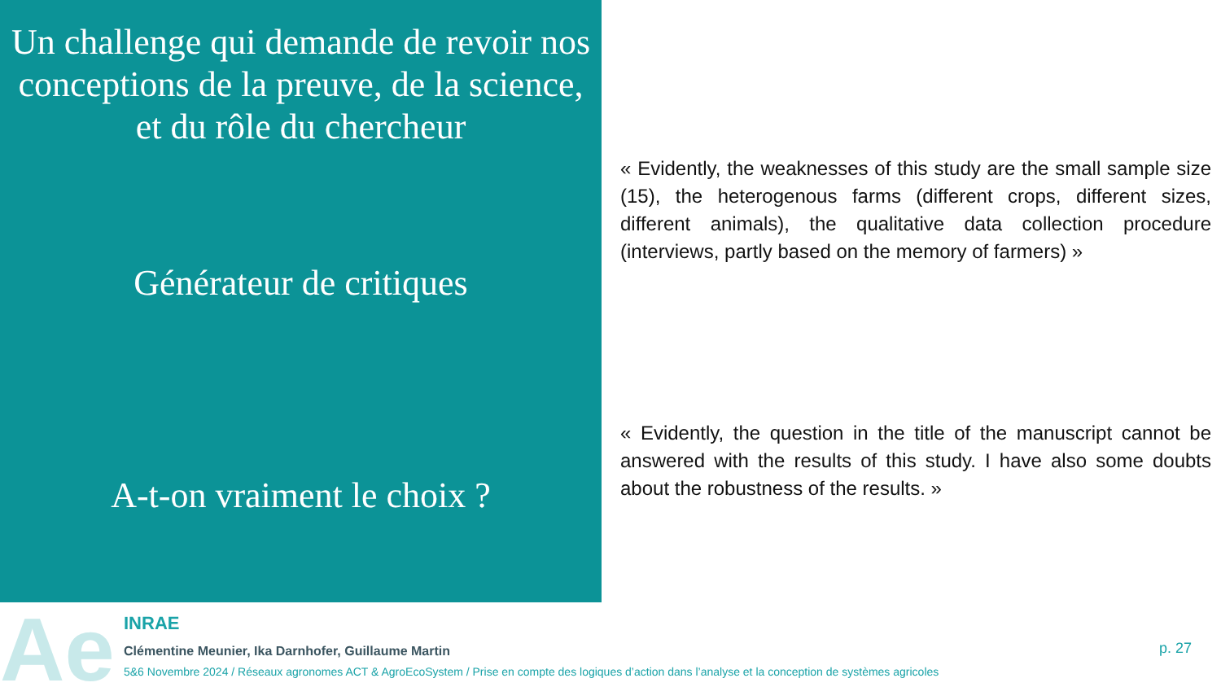Un challenge qui demande de revoir nos conceptions de la preuve, de la science, et du rôle du chercheur
Générateur de critiques
A-t-on vraiment le choix ?
« Evidently, the weaknesses of this study are the small sample size (15), the heterogenous farms (different crops, different sizes, different animals), the qualitative data collection procedure (interviews, partly based on the memory of farmers) »
« Evidently, the question in the title of the manuscript cannot be answered with the results of this study. I have also some doubts about the robustness of the results. »
Ae
INRAE
Clémentine Meunier, Ika Darnhofer, Guillaume Martin
5&6 Novembre 2024 / Réseaux agronomes ACT & AgroEcoSystem / Prise en compte des logiques d’action dans l’analyse et la conception de systèmes agricoles
p. 27